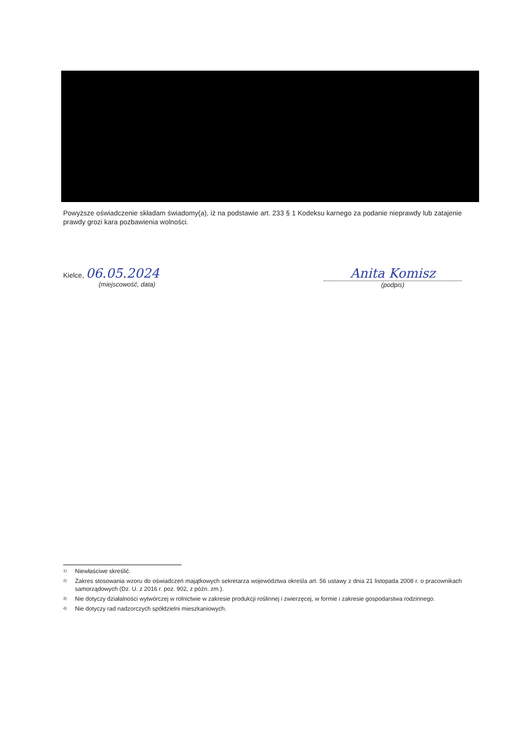Powyższe oświadczenie składam świadomy(a), iż na podstawie art. 233 § 1 Kodeksu karnego za podanie nieprawdy lub zatajenie prawdy grozi kara pozbawienia wolności.
Kielce, 06.05.2024
(miejscowość, data)
Anita Komisz
(podpis)
<sup>1)</sup> Niewłaściwe skreślić.
<sup>2)</sup> Zakres stosowania wzoru do oświadczeń majątkowych sekretarza województwa określa art. 56 ustawy z dnia 21 listopada 2008 r. o pracownikach samorządowych (Dz. U. z 2016 r. poz. 902, z późn. zm.).
<sup>3)</sup> Nie dotyczy działalności wytwórczej w rolnictwie w zakresie produkcji roślinnej i zwierzęcej, w formie i zakresie gospodarstwa rodzinnego.
<sup>4)</sup> Nie dotyczy rad nadzorczych spółdzielni mieszkaniowych.